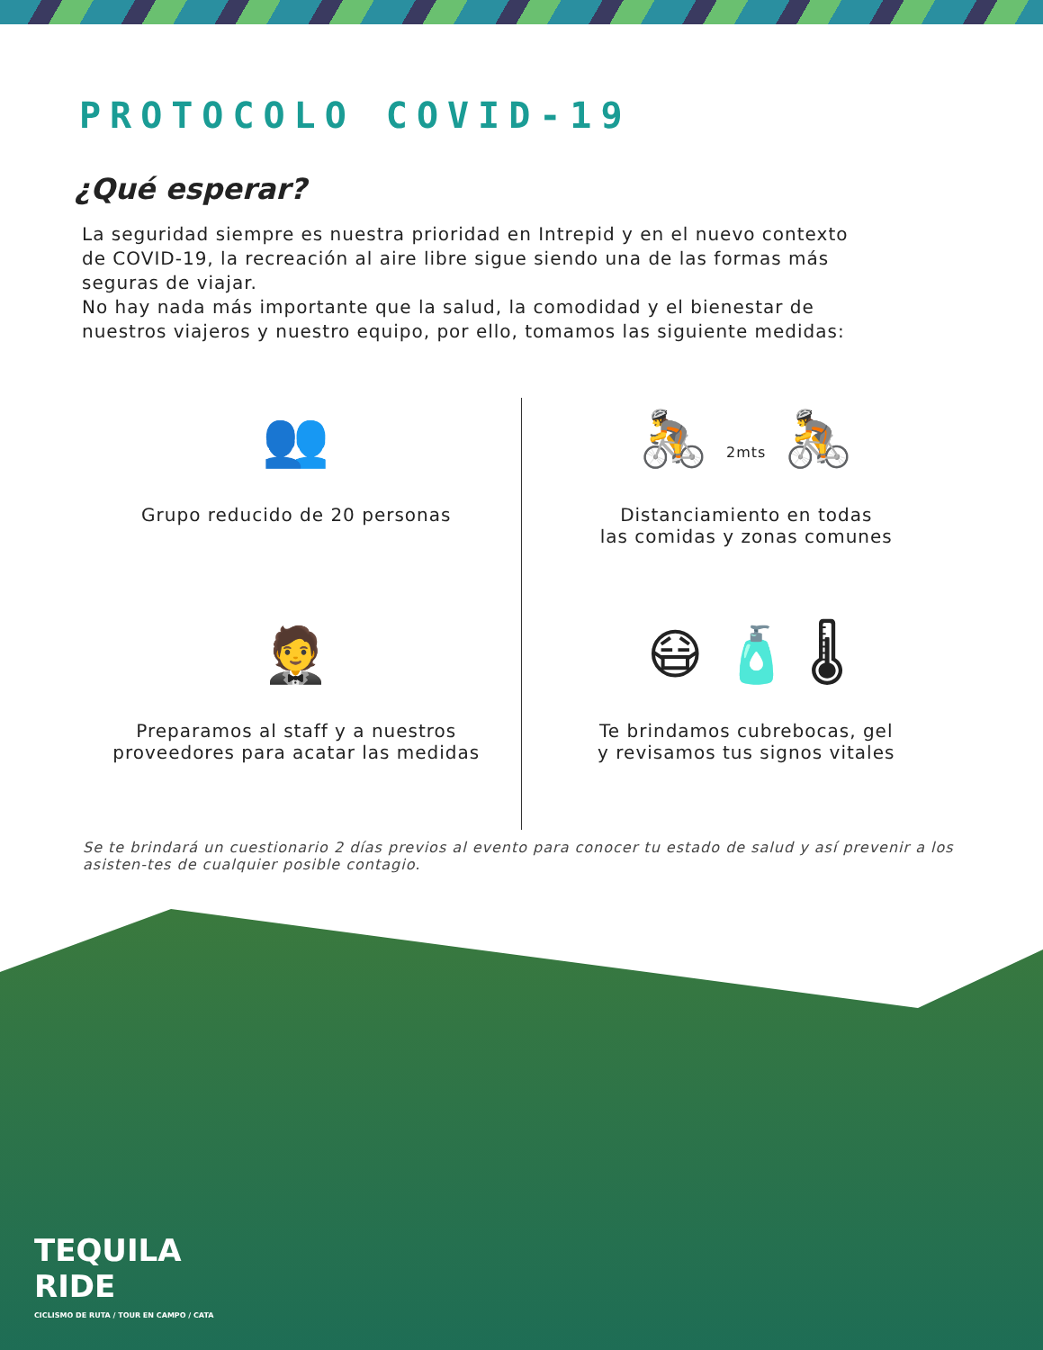PROTOCOLO COVID-19
¿Qué esperar?
La seguridad siempre es nuestra prioridad en Intrepid y en el nuevo contexto de COVID-19, la recreación al aire libre sigue siendo una de las formas más seguras de viajar.
No hay nada más importante que la salud, la comodidad y el bienestar de nuestros viajeros y nuestro equipo, por ello, tomamos las siguiente medidas:
👥
Grupo reducido de 20 personas
🚴 2mts 🚴
Distanciamiento en todas
las comidas y zonas comunes
🤵
Preparamos al staff y a nuestros
proveedores para acatar las medidas
😷 🧴 🌡
Te brindamos cubrebocas, gel
y revisamos tus signos vitales
Se te brindará un cuestionario 2 días previos al evento para conocer tu estado de salud y así prevenir a los asisten-tes de cualquier posible contagio.
TEQUILA
RIDE
CICLISMO DE RUTA / TOUR EN CAMPO / CATA